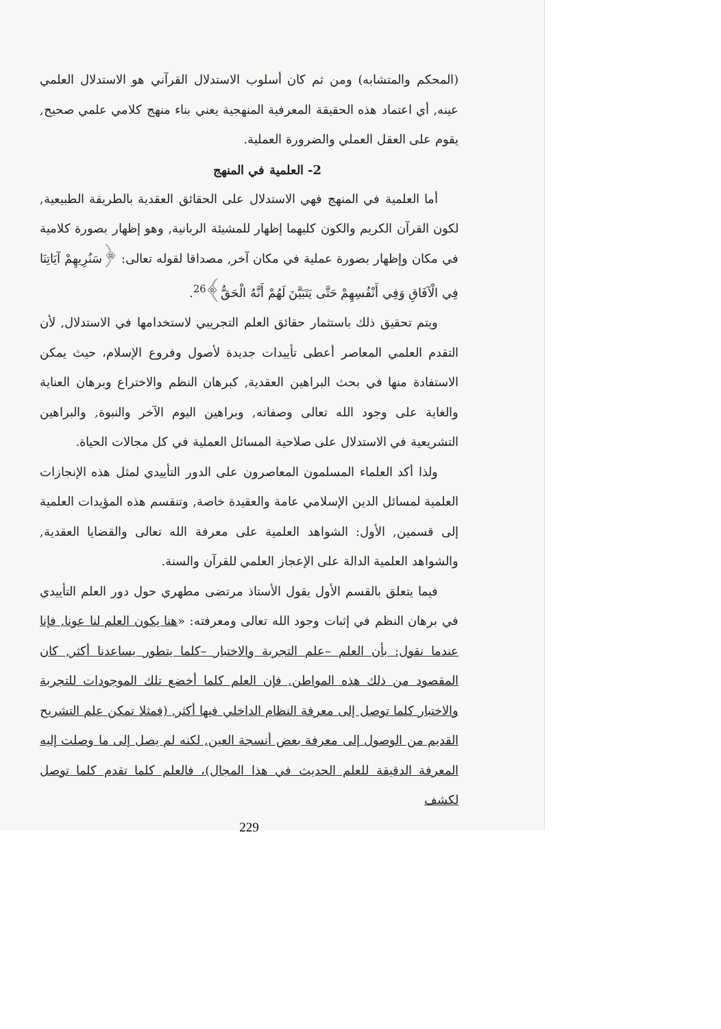(المحكم والمتشابه) ومن ثم كان أسلوب الاستدلال القرآني هو الاستدلال العلمي عينه, أي اعتماد هذه الحقيقة المعرفية المنهجية يعني بناء منهج كلامي علمي صحيح, يقوم على العقل العملي والضرورة العملية.
2- العلمية في المنهج
أما العلمية في المنهج فهي الاستدلال على الحقائق العقدية بالطريقة الطبيعية, لكون القرآن الكريم والكون كليهما إظهار للمشيئة الربانية, وهو إظهار بصورة كلامية في مكان وإظهار بصورة عملية في مكان آخر, مصداقا لقوله تعالى: ﴿سَنُرِيهِمْ آيَاتِنَا فِي الْآفَاقِ وَفِي أَنْفُسِهِمْ حَتَّى يَتَبَيَّنَ لَهُمْ أَنَّهُ الْحَقُّ﴾<sup>26</sup>.
ويتم تحقيق ذلك باستثمار حقائق العلم التجريبي لاستخدامها في الاستدلال, لأن التقدم العلمي المعاصر أعطى تأييدات جديدة لأصول وفروع الإسلام، حيث يمكن الاستفادة منها في بحث البراهين العقدية, كبرهان النظم والاختراع وبرهان العناية والغاية على وجود الله تعالى وصفاته, وبراهين اليوم الآخر والنبوة, والبراهين التشريعية في الاستدلال على صلاحية المسائل العملية في كل مجالات الحياة.
ولذا أكد العلماء المسلمون المعاصرون على الدور التأييدي لمثل هذه الإنجازات العلمية لمسائل الدين الإسلامي عامة والعقيدة خاصة, وتنقسم هذه المؤيدات العلمية إلى قسمين, الأول: الشواهد العلمية على معرفة الله تعالى والقضايا العقدية, والشواهد العلمية الدالة على الإعجاز العلمي للقرآن والسنة.
فيما يتعلق بالقسم الأول يقول الأستاذ مرتضى مطهري حول دور العلم التأييدي في برهان النظم في إثبات وجود الله تعالى ومعرفته: «هنا يكون العلم لنا عونا, فإنا عندما نقول: بأن العلم –علم التجربة والاختبار –كلما يتطور يساعدنا أكثر, كان المقصود من ذلك هذه المواطن, فإن العلم كلما أخضع تلك الموجودات للتجربة والاختبار كلما توصل إلى معرفة النظام الداخلي فيها أكثر, (فمثلا تمكن علم التشريح القديم من الوصول إلى معرفة بعض أنسجة العين, لكنه لم يصل إلى ما وصلت إليه المعرفة الدقيقة للعلم الحديث في هذا المجال)، فالعلم كلما تقدم كلما توصل لكشف
229